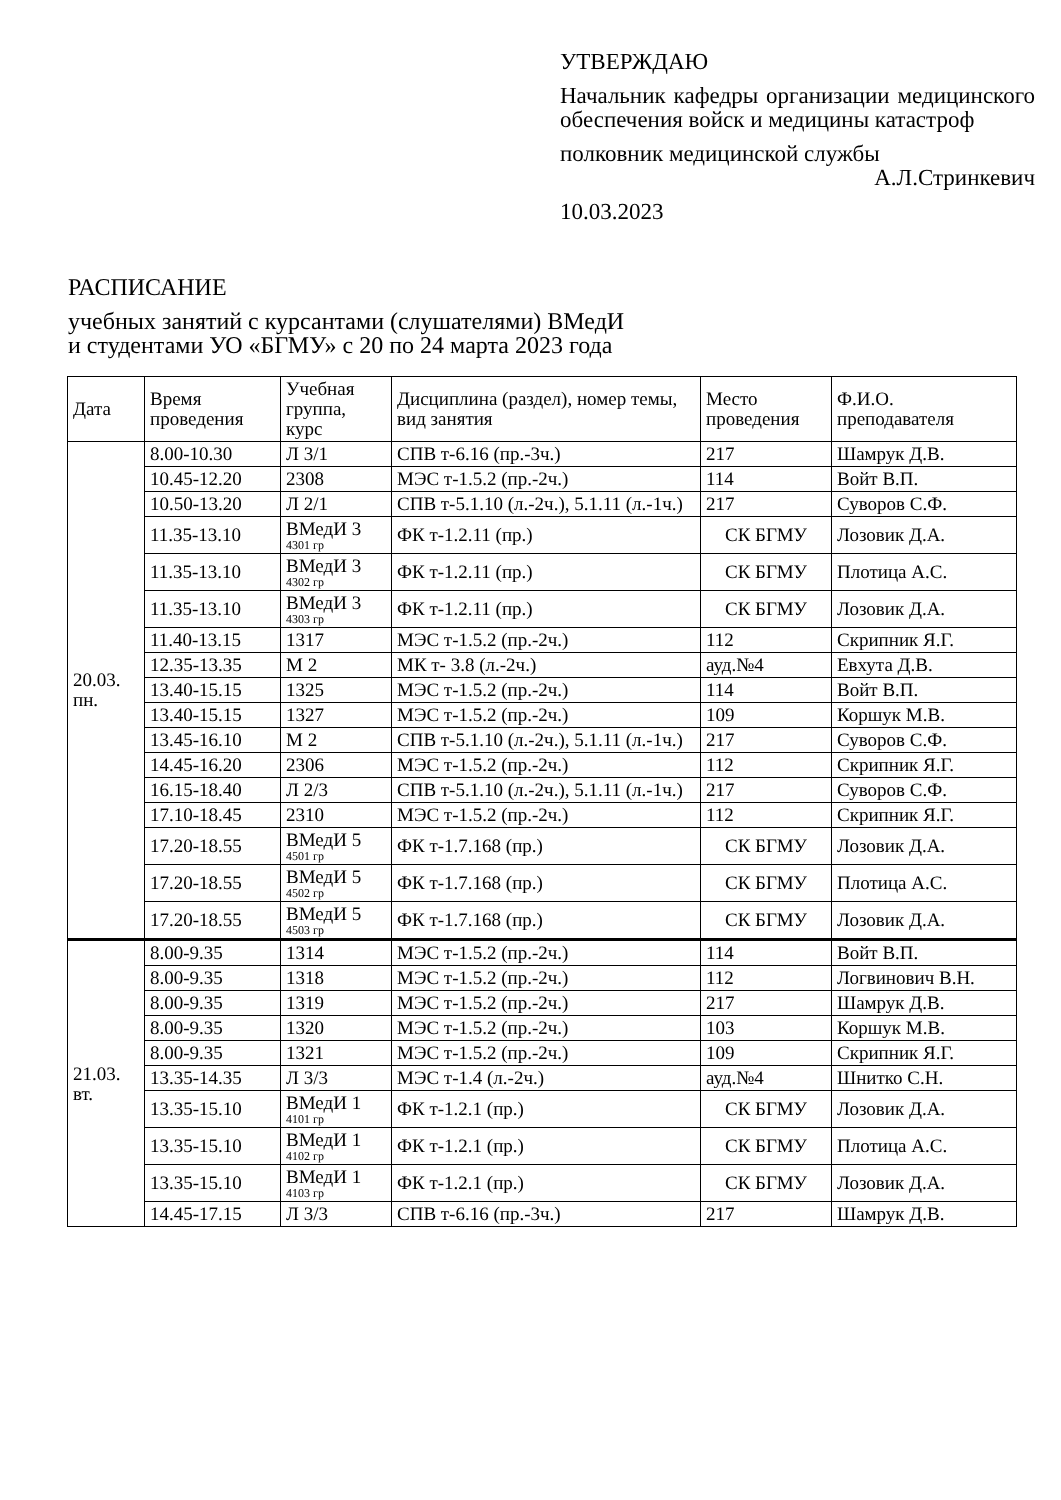УТВЕРЖДАЮ
Начальник кафедры организации медицинского обеспечения войск и медицины катастроф
полковник медицинской службы
А.Л.Стринкевич
10.03.2023
РАСПИСАНИЕ
учебных занятий с курсантами (слушателями) ВМедИ
и студентами УО «БГМУ» с 20 по 24 марта 2023 года
| Дата | Время проведения | Учебная группа, курс | Дисциплина (раздел), номер темы, вид занятия | Место проведения | Ф.И.О. преподавателя |
| --- | --- | --- | --- | --- | --- |
| 20.03. пн. | 8.00-10.30 | Л 3/1 | СПВ т-6.16 (пр.-3ч.) | 217 | Шамрук Д.В. |
| | 10.45-12.20 | 2308 | МЭС т-1.5.2 (пр.-2ч.) | 114 | Войт В.П. |
| | 10.50-13.20 | Л 2/1 | СПВ т-5.1.10 (л.-2ч.), 5.1.11 (л.-1ч.) | 217 | Суворов С.Ф. |
| | 11.35-13.10 | ВМедИ 3 4301 гр | ФК т-1.2.11 (пр.) | СК БГМУ | Лозовик Д.А. |
| | 11.35-13.10 | ВМедИ 3 4302 гр | ФК т-1.2.11 (пр.) | СК БГМУ | Плотица А.С. |
| | 11.35-13.10 | ВМедИ 3 4303 гр | ФК т-1.2.11 (пр.) | СК БГМУ | Лозовик Д.А. |
| | 11.40-13.15 | 1317 | МЭС т-1.5.2 (пр.-2ч.) | 112 | Скрипник Я.Г. |
| | 12.35-13.35 | М 2 | МК т- 3.8 (л.-2ч.) | ауд.№4 | Евхута Д.В. |
| | 13.40-15.15 | 1325 | МЭС т-1.5.2 (пр.-2ч.) | 114 | Войт В.П. |
| | 13.40-15.15 | 1327 | МЭС т-1.5.2 (пр.-2ч.) | 109 | Коршук М.В. |
| | 13.45-16.10 | М 2 | СПВ т-5.1.10 (л.-2ч.), 5.1.11 (л.-1ч.) | 217 | Суворов С.Ф. |
| | 14.45-16.20 | 2306 | МЭС т-1.5.2 (пр.-2ч.) | 112 | Скрипник Я.Г. |
| | 16.15-18.40 | Л 2/3 | СПВ т-5.1.10 (л.-2ч.), 5.1.11 (л.-1ч.) | 217 | Суворов С.Ф. |
| | 17.10-18.45 | 2310 | МЭС т-1.5.2 (пр.-2ч.) | 112 | Скрипник Я.Г. |
| | 17.20-18.55 | ВМедИ 5 4501 гр | ФК т-1.7.168 (пр.) | СК БГМУ | Лозовик Д.А. |
| | 17.20-18.55 | ВМедИ 5 4502 гр | ФК т-1.7.168 (пр.) | СК БГМУ | Плотица А.С. |
| | 17.20-18.55 | ВМедИ 5 4503 гр | ФК т-1.7.168 (пр.) | СК БГМУ | Лозовик Д.А. |
| 21.03. вт. | 8.00-9.35 | 1314 | МЭС т-1.5.2 (пр.-2ч.) | 114 | Войт В.П. |
| | 8.00-9.35 | 1318 | МЭС т-1.5.2 (пр.-2ч.) | 112 | Логвинович В.Н. |
| | 8.00-9.35 | 1319 | МЭС т-1.5.2 (пр.-2ч.) | 217 | Шамрук Д.В. |
| | 8.00-9.35 | 1320 | МЭС т-1.5.2 (пр.-2ч.) | 103 | Коршук М.В. |
| | 8.00-9.35 | 1321 | МЭС т-1.5.2 (пр.-2ч.) | 109 | Скрипник Я.Г. |
| | 13.35-14.35 | Л 3/3 | МЭС т-1.4 (л.-2ч.) | ауд.№4 | Шнитко С.Н. |
| | 13.35-15.10 | ВМедИ 1 4101 гр | ФК т-1.2.1 (пр.) | СК БГМУ | Лозовик Д.А. |
| | 13.35-15.10 | ВМедИ 1 4102 гр | ФК т-1.2.1 (пр.) | СК БГМУ | Плотица А.С. |
| | 13.35-15.10 | ВМедИ 1 4103 гр | ФК т-1.2.1 (пр.) | СК БГМУ | Лозовик Д.А. |
| | 14.45-17.15 | Л 3/3 | СПВ т-6.16 (пр.-3ч.) | 217 | Шамрук Д.В. |